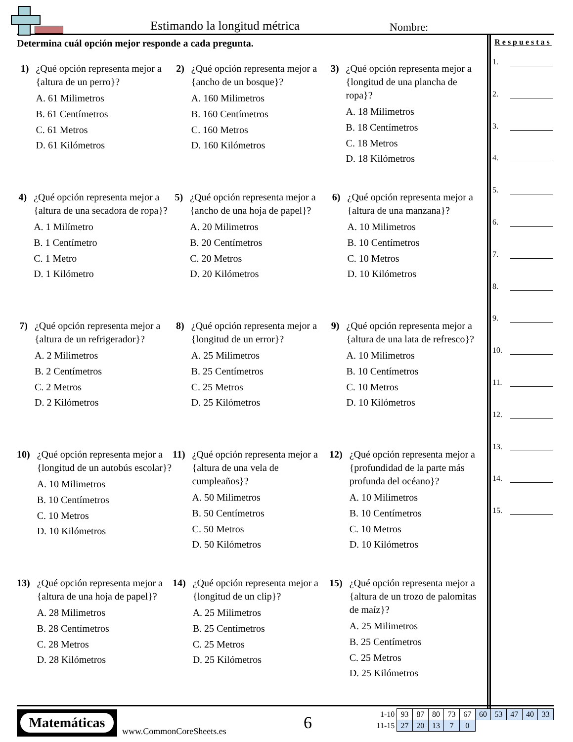Estimando la longitud métrica Nombre:
Determina cuál opción mejor responde a cada pregunta.
1) ¿Qué opción representa mejor a {altura de un perro}?
A. 61 Milimetros
B. 61 Centímetros
C. 61 Metros
D. 61 Kilómetros
2) ¿Qué opción representa mejor a {ancho de un bosque}?
A. 160 Milimetros
B. 160 Centímetros
C. 160 Metros
D. 160 Kilómetros
3) ¿Qué opción representa mejor a {longitud de una plancha de ropa}?
A. 18 Milimetros
B. 18 Centímetros
C. 18 Metros
D. 18 Kilómetros
4) ¿Qué opción representa mejor a {altura de una secadora de ropa}?
A. 1 Milímetro
B. 1 Centímetro
C. 1 Metro
D. 1 Kilómetro
5) ¿Qué opción representa mejor a {ancho de una hoja de papel}?
A. 20 Milimetros
B. 20 Centímetros
C. 20 Metros
D. 20 Kilómetros
6) ¿Qué opción representa mejor a {altura de una manzana}?
A. 10 Milimetros
B. 10 Centímetros
C. 10 Metros
D. 10 Kilómetros
7) ¿Qué opción representa mejor a {altura de un refrigerador}?
A. 2 Milimetros
B. 2 Centímetros
C. 2 Metros
D. 2 Kilómetros
8) ¿Qué opción representa mejor a {longitud de un error}?
A. 25 Milimetros
B. 25 Centímetros
C. 25 Metros
D. 25 Kilómetros
9) ¿Qué opción representa mejor a {altura de una lata de refresco}?
A. 10 Milimetros
B. 10 Centímetros
C. 10 Metros
D. 10 Kilómetros
10) ¿Qué opción representa mejor a {longitud de un autobús escolar}?
A. 10 Milimetros
B. 10 Centímetros
C. 10 Metros
D. 10 Kilómetros
11) ¿Qué opción representa mejor a {altura de una vela de cumpleaños}?
A. 50 Milimetros
B. 50 Centímetros
C. 50 Metros
D. 50 Kilómetros
12) ¿Qué opción representa mejor a {profundidad de la parte más profunda del océano}?
A. 10 Milimetros
B. 10 Centímetros
C. 10 Metros
D. 10 Kilómetros
13) ¿Qué opción representa mejor a {altura de una hoja de papel}?
A. 28 Milimetros
B. 28 Centímetros
C. 28 Metros
D. 28 Kilómetros
14) ¿Qué opción representa mejor a {longitud de un clip}?
A. 25 Milimetros
B. 25 Centímetros
C. 25 Metros
D. 25 Kilómetros
15) ¿Qué opción representa mejor a {altura de un trozo de palomitas de maíz}?
A. 25 Milimetros
B. 25 Centímetros
C. 25 Metros
D. 25 Kilómetros
Respuestas
1.
2.
3.
4.
5.
6.
7.
8.
9.
10.
11.
12.
13.
14.
15.
Matemáticas
www.CommonCoreSheets.es 6
| 1-10 | 93 | 87 | 80 | 73 | 67 | 60 | 53 | 47 | 40 | 33 |
| 11-15 | 27 | 20 | 13 | 7 | 0 | | | | | |